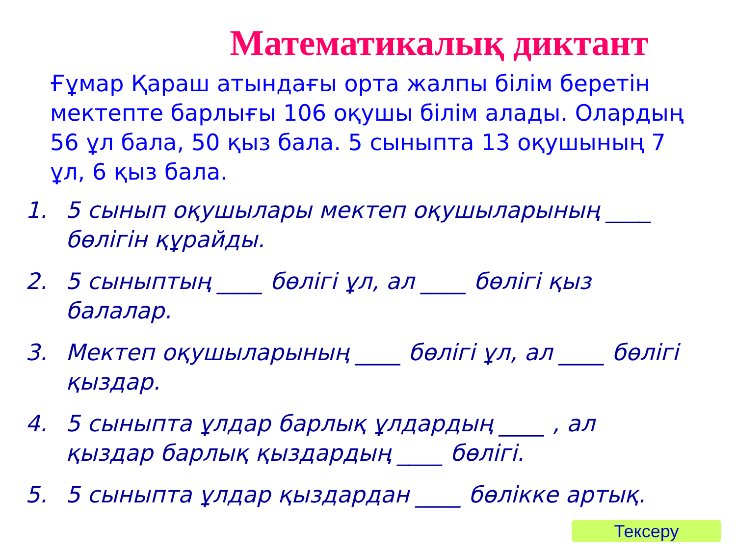Математикалық диктант
Ғұмар Қараш атындағы орта жалпы білім беретін мектепте барлығы 106 оқушы білім алады. Олардың 56 ұл бала, 50 қыз бала. 5 сыныпта 13 оқушының 7 ұл, 6 қыз бала.
1. 5 сынып оқушылары мектеп оқушыларының ____ бөлігін құрайды.
2. 5 сыныптың ____ бөлігі ұл, ал ____ бөлігі қыз балалар.
3. Мектеп оқушыларының ____ бөлігі ұл, ал ____ бөлігі қыздар.
4. 5 сыныпта ұлдар барлық ұлдардың ____ , ал қыздар барлық қыздардың ____ бөлігі.
5. 5 сыныпта ұлдар қыздардан ____ бөлікке артық.
Тексеру